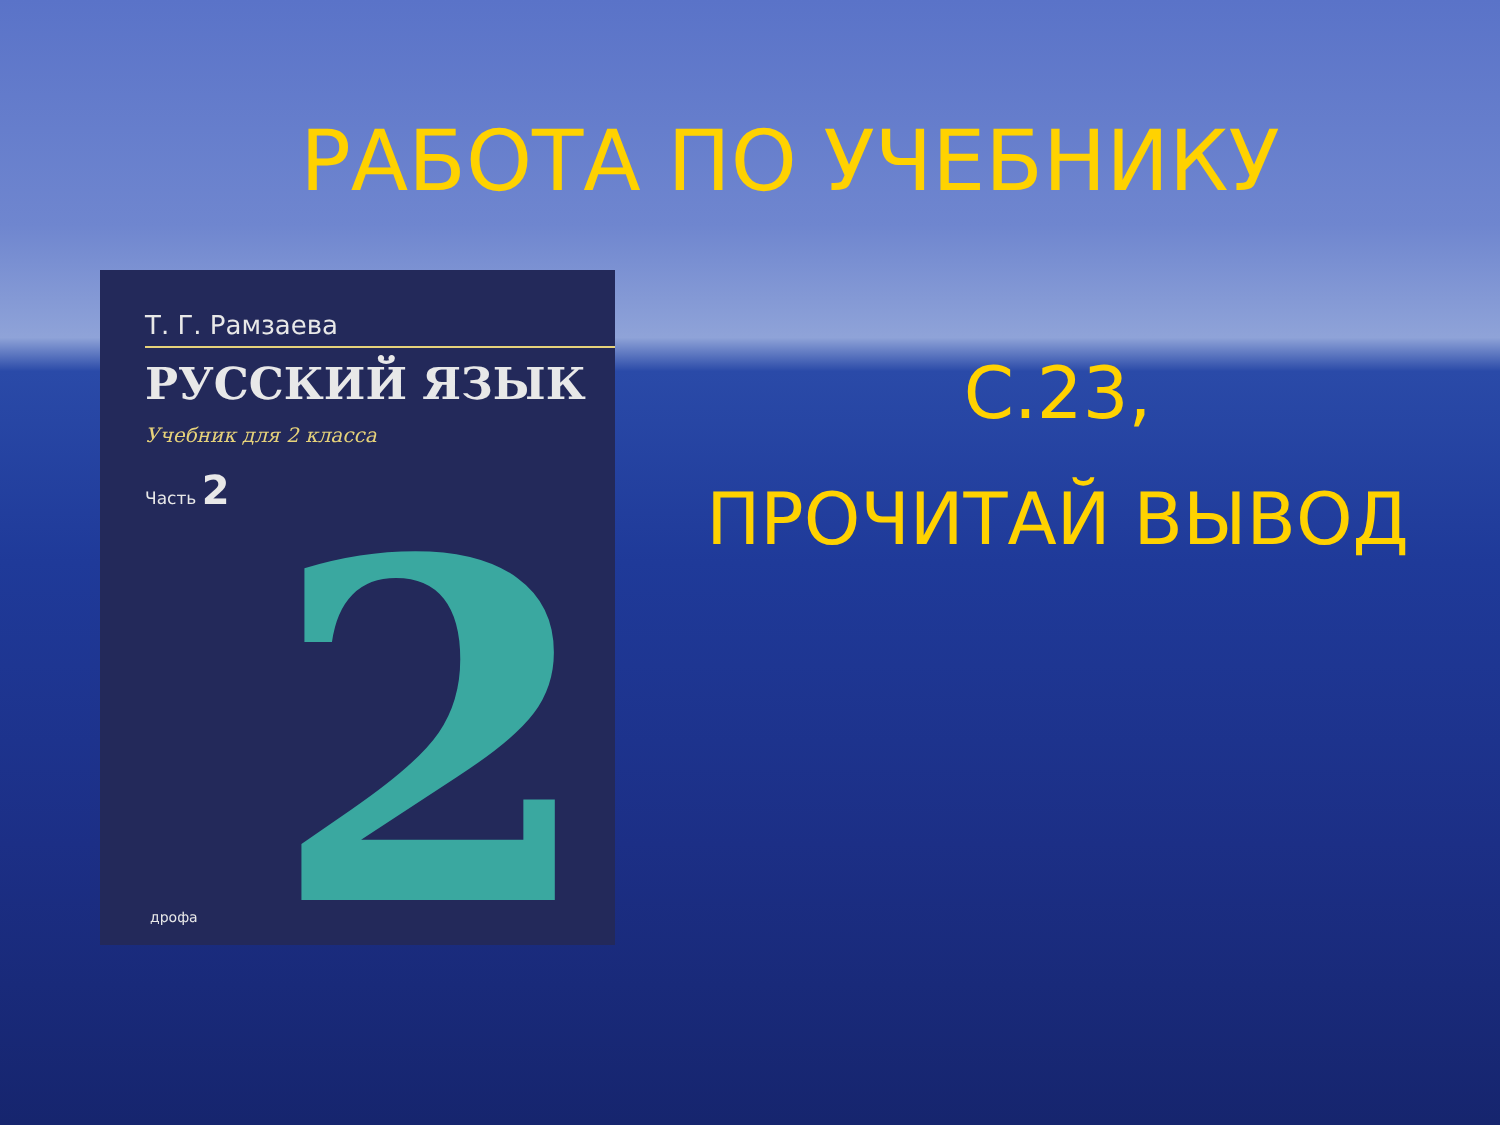РАБОТА ПО УЧЕБНИКУ
Т. Г. Рамзаева
РУССКИЙ ЯЗЫК
Учебник для 2 класса
Часть 2
2
дрофа
С.23,
ПРОЧИТАЙ ВЫВОД